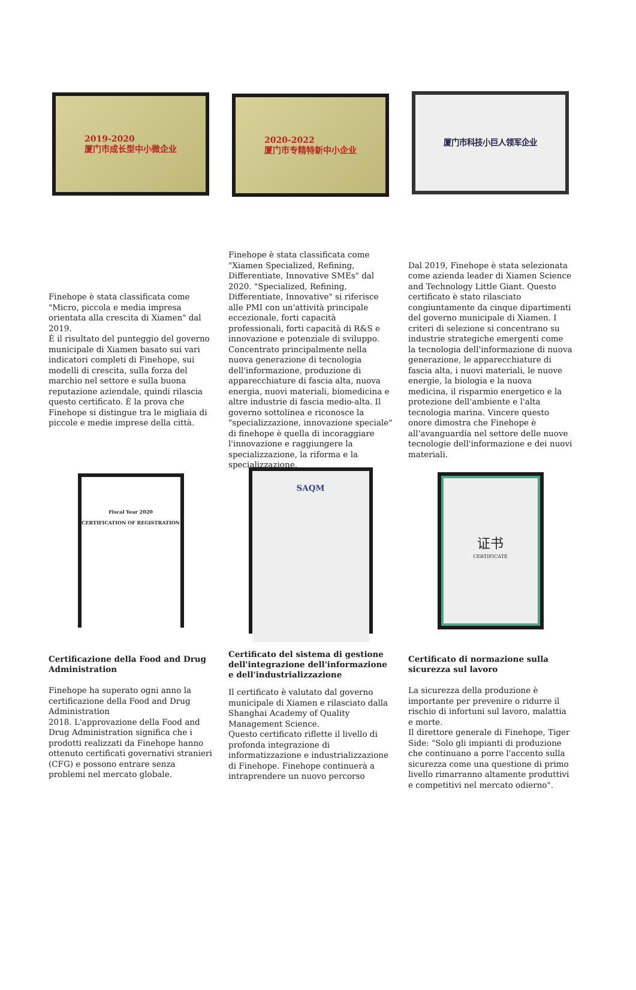2019-2020
厦门市成长型中小微企业
2020-2022
厦门市专精特新中小企业
厦门市科技小巨人领军企业
Finehope è stata classificata come "Micro, piccola e media impresa orientata alla crescita di Xiamen" dal 2019.
È il risultato del punteggio del governo municipale di Xiamen basato sui vari indicatori completi di Finehope, sui modelli di crescita, sulla forza del marchio nel settore e sulla buona reputazione aziendale, quindi rilascia questo certificato. È la prova che Finehope si distingue tra le migliaia di piccole e medie imprese della città.
Finehope è stata classificata come "Xiamen Specialized, Refining, Differentiate, Innovative SMEs" dal 2020. "Specialized, Refining, Differentiate, Innovative" si riferisce alle PMI con un'attività principale eccezionale, forti capacità professionali, forti capacità di R&S e innovazione e potenziale di sviluppo. Concentrato principalmente nella nuova generazione di tecnologia dell'informazione, produzione di apparecchiature di fascia alta, nuova energia, nuovi materiali, biomedicina e altre industrie di fascia medio-alta. Il governo sottolinea e riconosce la "specializzazione, innovazione speciale" di finehope è quella di incoraggiare l'innovazione e raggiungere la specializzazione, la riforma e la specializzazione.
Dal 2019, Finehope è stata selezionata come azienda leader di Xiamen Science and Technology Little Giant. Questo certificato è stato rilasciato congiuntamente da cinque dipartimenti del governo municipale di Xiamen. I criteri di selezione si concentrano su industrie strategiche emergenti come la tecnologia dell'informazione di nuova generazione, le apparecchiature di fascia alta, i nuovi materiali, le nuove energie, la biologia e la nuova medicina, il risparmio energetico e la protezione dell'ambiente e l'alta tecnologia marina. Vincere questo onore dimostra che Finehope è all'avanguardia nel settore delle nuove tecnologie dell'informazione e dei nuovi materiali.
Fiscal Year 2020
CERTIFICATION OF REGISTRATION
SAQM
证书
CERTIFICATE
Certificazione della Food and Drug Administration
Finehope ha superato ogni anno la certificazione della Food and Drug Administration
2018. L'approvazione della Food and Drug Administration significa che i prodotti realizzati da Finehope hanno ottenuto certificati governativi stranieri (CFG) e possono entrare senza problemi nel mercato globale.
Certificato del sistema di gestione dell'integrazione dell'informazione e dell'industrializzazione
Il certificato è valutato dal governo municipale di Xiamen e rilasciato dalla Shanghai Academy of Quality Management Science.
Questo certificato riflette il livello di profonda integrazione di informatizzazione e industrializzazione di Finehope. Finehope continuerà a intraprendere un nuovo percorso
Certificato di normazione sulla sicurezza sul lavoro
La sicurezza della produzione è importante per prevenire o ridurre il rischio di infortuni sul lavoro, malattia e morte.
Il direttore generale di Finehope, Tiger Side: "Solo gli impianti di produzione che continuano a porre l'accento sulla sicurezza come una questione di primo livello rimarranno altamente produttivi e competitivi nel mercato odierno".